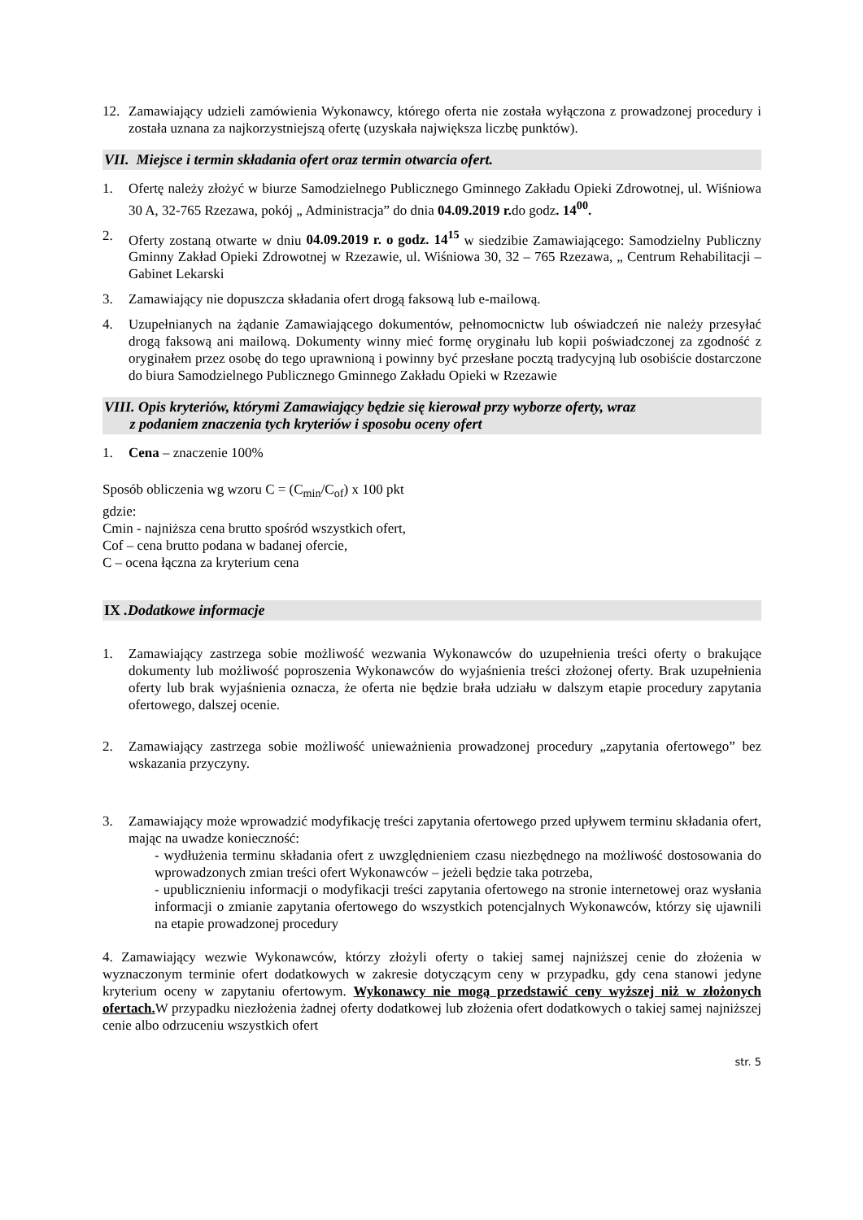12. Zamawiający udzieli zamówienia Wykonawcy, którego oferta nie została wyłączona z prowadzonej procedury i została uznana za najkorzystniejszą ofertę (uzyskała największa liczbę punktów).
VII. Miejsce i termin składania ofert oraz termin otwarcia ofert.
1. Ofertę należy złożyć w biurze Samodzielnego Publicznego Gminnego Zakładu Opieki Zdrowotnej, ul. Wiśniowa 30 A, 32-765 Rzezawa, pokój „ Administracja” do dnia 04.09.2019 r. do godz. 14<sup>00</sup>.
2. Oferty zostaną otwarte w dniu 04.09.2019 r. o godz. 14<sup>15</sup> w siedzibie Zamawiającego: Samodzielny Publiczny Gminny Zakład Opieki Zdrowotnej w Rzezawie, ul. Wiśniowa 30, 32 – 765 Rzezawa, „ Centrum Rehabilitacji – Gabinet Lekarski
3. Zamawiający nie dopuszcza składania ofert drogą faksową lub e-mailową.
4. Uzupełnianych na żądanie Zamawiającego dokumentów, pełnomocnictw lub oświadczeń nie należy przesyłać drogą faksową ani mailową. Dokumenty winny mieć formę oryginału lub kopii poświadczonej za zgodność z oryginałem przez osobę do tego uprawnioną i powinny być przesłane pocztą tradycyjną lub osobiście dostarczone do biura Samodzielnego Publicznego Gminnego Zakładu Opieki w Rzezawie
VIII. Opis kryteriów, którymi Zamawiający będzie się kierował przy wyborze oferty, wraz
z podaniem znaczenia tych kryteriów i sposobu oceny ofert
1. Cena – znaczenie 100%
Sposób obliczenia wg wzoru C = (C<sub>min</sub>/C<sub>of</sub>) x 100 pkt
gdzie:
Cmin - najniższa cena brutto spośród wszystkich ofert,
Cof – cena brutto podana w badanej ofercie,
C – ocena łączna za kryterium cena
IX .Dodatkowe informacje
1. Zamawiający zastrzega sobie możliwość wezwania Wykonawców do uzupełnienia treści oferty o brakujące dokumenty lub możliwość poproszenia Wykonawców do wyjaśnienia treści złożonej oferty. Brak uzupełnienia oferty lub brak wyjaśnienia oznacza, że oferta nie będzie brała udziału w dalszym etapie procedury zapytania ofertowego, dalszej ocenie.
2. Zamawiający zastrzega sobie możliwość unieważnienia prowadzonej procedury „zapytania ofertowego” bez wskazania przyczyny.
3. Zamawiający może wprowadzić modyfikację treści zapytania ofertowego przed upływem terminu składania ofert, mając na uwadze konieczność:
- wydłużenia terminu składania ofert z uwzględnieniem czasu niezbędnego na możliwość dostosowania do wprowadzonych zmian treści ofert Wykonawców – jeżeli będzie taka potrzeba,
- upublicznieniu informacji o modyfikacji treści zapytania ofertowego na stronie internetowej oraz wysłania informacji o zmianie zapytania ofertowego do wszystkich potencjalnych Wykonawców, którzy się ujawnili na etapie prowadzonej procedury
4. Zamawiający wezwie Wykonawców, którzy złożyli oferty o takiej samej najniższej cenie do złożenia w wyznaczonym terminie ofert dodatkowych w zakresie dotyczącym ceny w przypadku, gdy cena stanowi jedyne kryterium oceny w zapytaniu ofertowym. Wykonawcy nie mogą przedstawić ceny wyższej niż w złożonych ofertach. W przypadku niezłożenia żadnej oferty dodatkowej lub złożenia ofert dodatkowych o takiej samej najniższej cenie albo odrzuceniu wszystkich ofert
str. 5